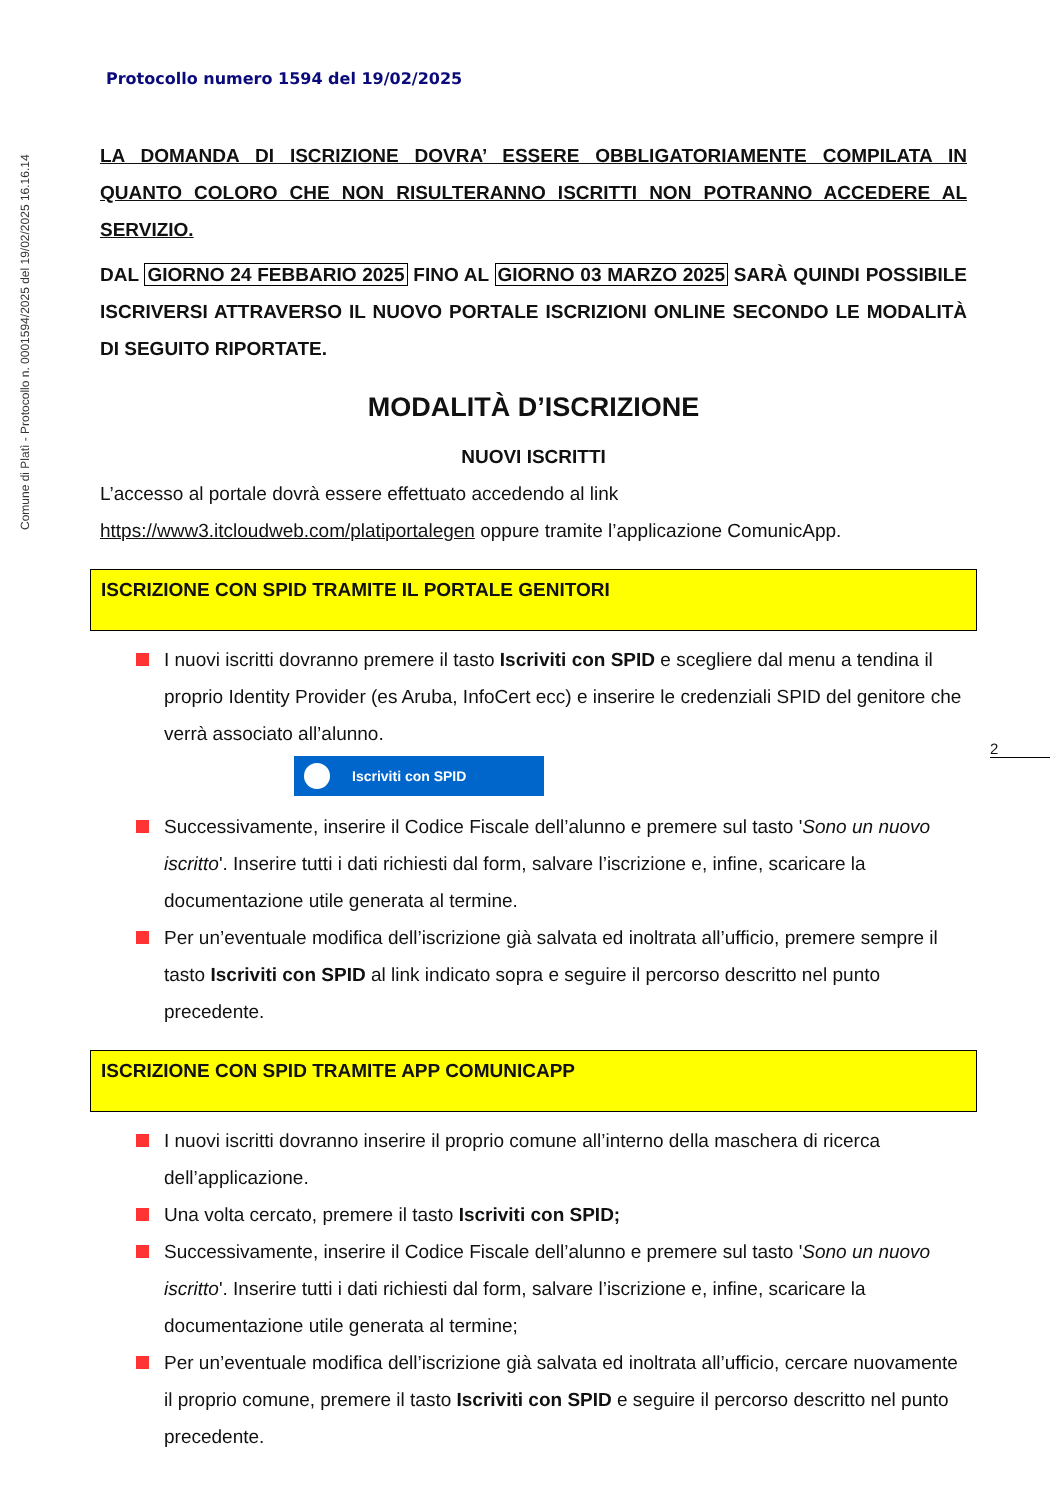Comune di Platì - Protocollo n. 0001594/2025 del 19/02/2025 16.16.14
Protocollo numero 1594 del 19/02/2025
LA DOMANDA DI ISCRIZIONE DOVRA’ ESSERE OBBLIGATORIAMENTE COMPILATA IN QUANTO COLORO CHE NON RISULTERANNO ISCRITTI NON POTRANNO ACCEDERE AL SERVIZIO.
DAL GIORNO 24 FEBBARIO 2025 FINO AL GIORNO 03 MARZO 2025 SARÀ QUINDI POSSIBILE ISCRIVERSI ATTRAVERSO IL NUOVO PORTALE ISCRIZIONI ONLINE SECONDO LE MODALITÀ DI SEGUITO RIPORTATE.
MODALITÀ D’ISCRIZIONE
NUOVI ISCRITTI
L’accesso al portale dovrà essere effettuato accedendo al link https://www3.itcloudweb.com/platiportalegen oppure tramite l’applicazione ComunicApp.
ISCRIZIONE CON SPID TRAMITE IL PORTALE GENITORI
I nuovi iscritti dovranno premere il tasto Iscriviti con SPID e scegliere dal menu a tendina il proprio Identity Provider (es Aruba, InfoCert ecc) e inserire le credenziali SPID del genitore che verrà associato all’alunno.
Iscriviti con SPID
Successivamente, inserire il Codice Fiscale dell’alunno e premere sul tasto 'Sono un nuovo iscritto'. Inserire tutti i dati richiesti dal form, salvare l’iscrizione e, infine, scaricare la documentazione utile generata al termine.
Per un’eventuale modifica dell’iscrizione già salvata ed inoltrata all’ufficio, premere sempre il tasto Iscriviti con SPID al link indicato sopra e seguire il percorso descritto nel punto precedente.
ISCRIZIONE CON SPID TRAMITE APP COMUNICAPP
I nuovi iscritti dovranno inserire il proprio comune all’interno della maschera di ricerca dell’applicazione.
Una volta cercato, premere il tasto Iscriviti con SPID;
Successivamente, inserire il Codice Fiscale dell’alunno e premere sul tasto 'Sono un nuovo iscritto'. Inserire tutti i dati richiesti dal form, salvare l’iscrizione e, infine, scaricare la documentazione utile generata al termine;
Per un’eventuale modifica dell’iscrizione già salvata ed inoltrata all’ufficio, cercare nuovamente il proprio comune, premere il tasto Iscriviti con SPID e seguire il percorso descritto nel punto precedente.
2